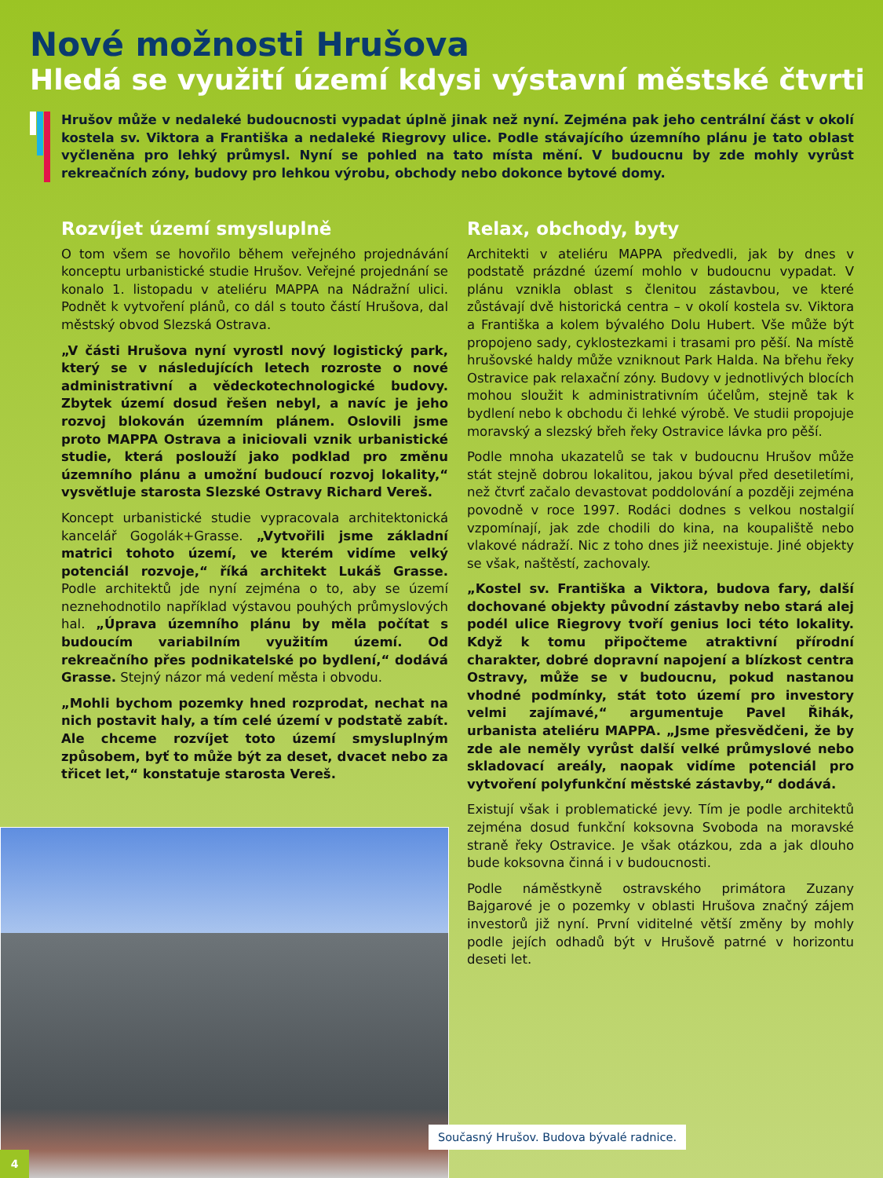Nové možnosti Hrušova
Hledá se využití území kdysi výstavní městské čtvrti
Hrušov může v nedaleké budoucnosti vypadat úplně jinak než nyní. Zejména pak jeho centrální část v okolí kostela sv. Viktora a Františka a nedaleké Riegrovy ulice. Podle stávajícího územního plánu je tato oblast vyčleněna pro lehký průmysl. Nyní se pohled na tato místa mění. V budoucnu by zde mohly vyrůst rekreačních zóny, budovy pro lehkou výrobu, obchody nebo dokonce bytové domy.
Rozvíjet území smysluplně
O tom všem se hovořilo během veřejného projednávání konceptu urbanistické studie Hrušov. Veřejné projednání se konalo 1. listopadu v ateliéru MAPPA na Nádražní ulici. Podnět k vytvoření plánů, co dál s touto částí Hrušova, dal městský obvod Slezská Ostrava.
„V části Hrušova nyní vyrostl nový logistický park, který se v následujících letech rozroste o nové administrativní a vědeckotechnologické budovy. Zbytek území dosud řešen nebyl, a navíc je jeho rozvoj blokován územním plánem. Oslovili jsme proto MAPPA Ostrava a iniciovali vznik urbanistické studie, která poslouží jako podklad pro změnu územního plánu a umožní budoucí rozvoj lokality,“ vysvětluje starosta Slezské Ostravy Richard Vereš.
Koncept urbanistické studie vypracovala architektonická kancelář Gogolák+Grasse. „Vytvořili jsme základní matrici tohoto území, ve kterém vidíme velký potenciál rozvoje,“ říká architekt Lukáš Grasse. Podle architektů jde nyní zejména o to, aby se území neznehodnotilo například výstavou pouhých průmyslových hal. „Úprava územního plánu by měla počítat s budoucím variabilním využitím území. Od rekreačního přes podnikatelské po bydlení,“ dodává Grasse. Stejný názor má vedení města i obvodu.
„Mohli bychom pozemky hned rozprodat, nechat na nich postavit haly, a tím celé území v podstatě zabít. Ale chceme rozvíjet toto území smysluplným způsobem, byť to může být za deset, dvacet nebo za třicet let,“ konstatuje starosta Vereš.
Relax, obchody, byty
Architekti v ateliéru MAPPA předvedli, jak by dnes v podstatě prázdné území mohlo v budoucnu vypadat. V plánu vznikla oblast s členitou zástavbou, ve které zůstávají dvě historická centra – v okolí kostela sv. Viktora a Františka a kolem bývalého Dolu Hubert. Vše může být propojeno sady, cyklostezkami i trasami pro pěší. Na místě hrušovské haldy může vzniknout Park Halda. Na břehu řeky Ostravice pak relaxační zóny. Budovy v jednotlivých blocích mohou sloužit k administrativním účelům, stejně tak k bydlení nebo k obchodu či lehké výrobě. Ve studii propojuje moravský a slezský břeh řeky Ostravice lávka pro pěší.
Podle mnoha ukazatelů se tak v budoucnu Hrušov může stát stejně dobrou lokalitou, jakou býval před desetiletími, než čtvrť začalo devastovat poddolování a později zejména povodně v roce 1997. Rodáci dodnes s velkou nostalgií vzpomínají, jak zde chodili do kina, na koupaliště nebo vlakové nádraží. Nic z toho dnes již neexistuje. Jiné objekty se však, naštěstí, zachovaly.
„Kostel sv. Františka a Viktora, budova fary, další dochované objekty původní zástavby nebo stará alej podél ulice Riegrovy tvoří genius loci této lokality. Když k tomu připočteme atraktivní přírodní charakter, dobré dopravní napojení a blízkost centra Ostravy, může se v budoucnu, pokud nastanou vhodné podmínky, stát toto území pro investory velmi zajímavé,“ argumentuje Pavel Řihák, urbanista ateliéru MAPPA. „Jsme přesvědčeni, že by zde ale neměly vyrůst další velké průmyslové nebo skladovací areály, naopak vidíme potenciál pro vytvoření polyfunkční městské zástavby,“ dodává.
Existují však i problematické jevy. Tím je podle architektů zejména dosud funkční koksovna Svoboda na moravské straně řeky Ostravice. Je však otázkou, zda a jak dlouho bude koksovna činná i v budoucnosti.
Podle náměstkyně ostravského primátora Zuzany Bajgarové je o pozemky v oblasti Hrušova značný zájem investorů již nyní. První viditelné větší změny by mohly podle jejích odhadů být v Hrušově patrné v horizontu deseti let.
Současný Hrušov. Budova bývalé radnice.
4